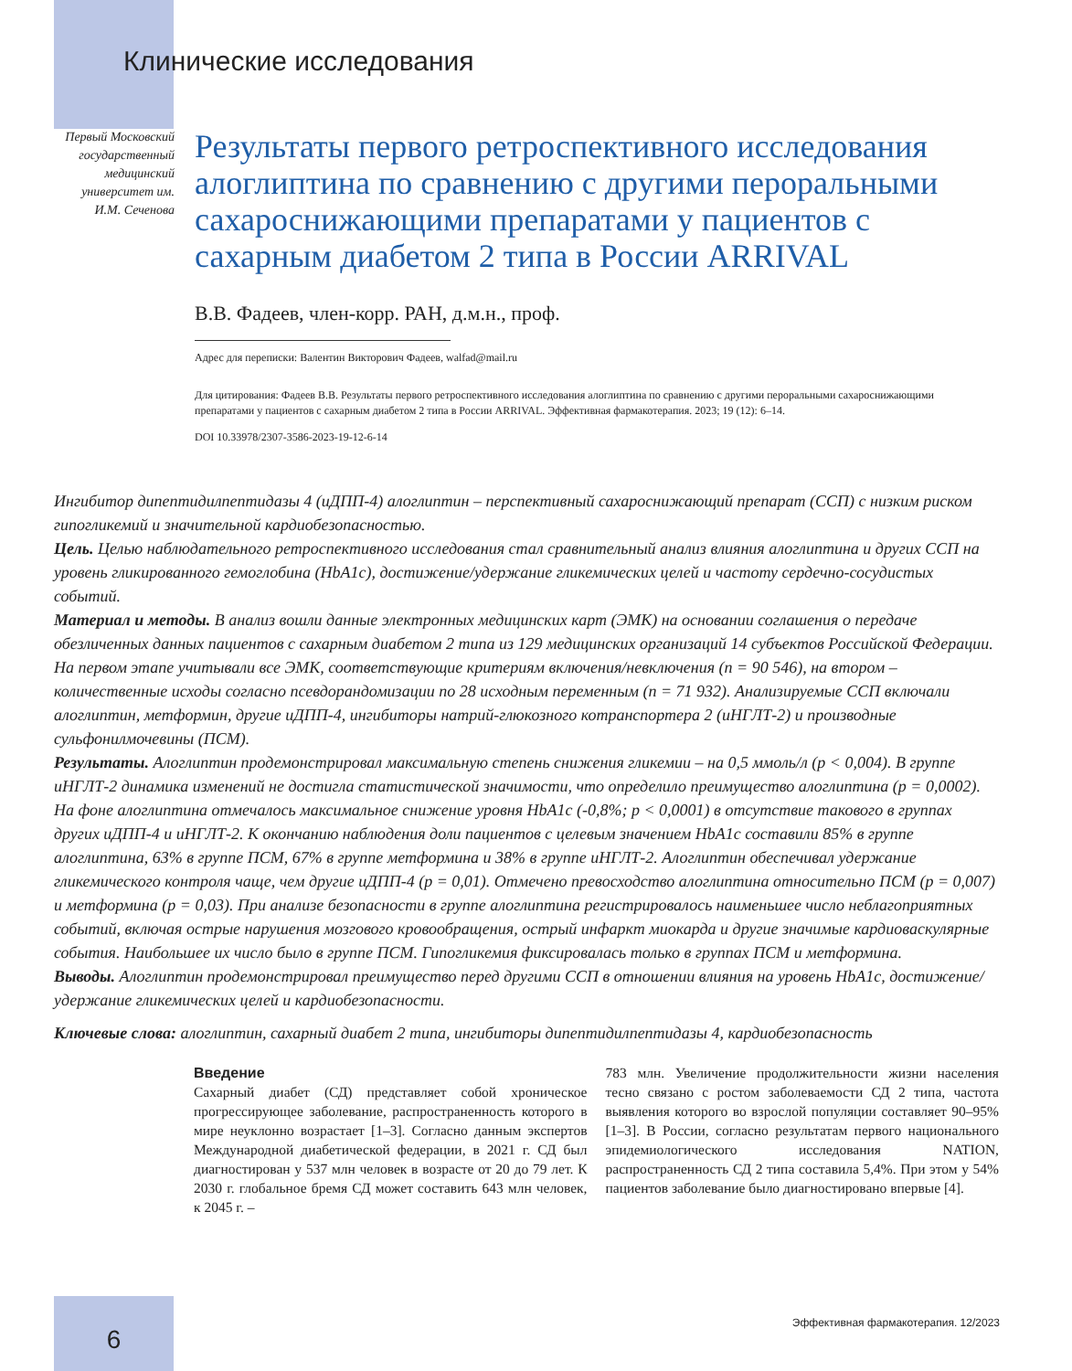Клинические исследования
Первый Московский государственный медицинский университет им. И.М. Сеченова
Результаты первого ретроспективного исследования алоглиптина по сравнению с другими пероральными сахароснижающими препаратами у пациентов с сахарным диабетом 2 типа в России ARRIVAL
В.В. Фадеев, член-корр. РАН, д.м.н., проф.
Адрес для переписки: Валентин Викторович Фадеев, walfad@mail.ru
Для цитирования: Фадеев В.В. Результаты первого ретроспективного исследования алоглиптина по сравнению с другими пероральными сахароснижающими препаратами у пациентов с сахарным диабетом 2 типа в России ARRIVAL. Эффективная фармакотерапия. 2023; 19 (12): 6–14.
DOI 10.33978/2307-3586-2023-19-12-6-14
Ингибитор дипептидилпептидазы 4 (иДПП-4) алоглиптин – перспективный сахароснижающий препарат (ССП) с низким риском гипогликемий и значительной кардиобезопасностью.
Цель. Целью наблюдательного ретроспективного исследования стал сравнительный анализ влияния алоглиптина и других ССП на уровень гликированного гемоглобина (HbA1c), достижение/удержание гликемических целей и частоту сердечно-сосудистых событий.
Материал и методы. В анализ вошли данные электронных медицинских карт (ЭМК) на основании соглашения о передаче обезличенных данных пациентов с сахарным диабетом 2 типа из 129 медицинских организаций 14 субъектов Российской Федерации. На первом этапе учитывали все ЭМК, соответствующие критериям включения/невключения (n = 90 546), на втором – количественные исходы согласно псевдорандомизации по 28 исходным переменным (n = 71 932). Анализируемые ССП включали алоглиптин, метформин, другие иДПП-4, ингибиторы натрий-глюкозного котранспортера 2 (иНГЛТ-2) и производные сульфонилмочевины (ПСМ).
Результаты. Алоглиптин продемонстрировал максимальную степень снижения гликемии – на 0,5 ммоль/л (p < 0,004). В группе иНГЛТ-2 динамика изменений не достигла статистической значимости, что определило преимущество алоглиптина (p = 0,0002). На фоне алоглиптина отмечалось максимальное снижение уровня HbA1c (-0,8%; p < 0,0001) в отсутствие такового в группах других иДПП-4 и иНГЛТ-2. К окончанию наблюдения доли пациентов с целевым значением HbA1c составили 85% в группе алоглиптина, 63% в группе ПСМ, 67% в группе метформина и 38% в группе иНГЛТ-2. Алоглиптин обеспечивал удержание гликемического контроля чаще, чем другие иДПП-4 (p = 0,01). Отмечено превосходство алоглиптина относительно ПСМ (p = 0,007) и метформина (p = 0,03). При анализе безопасности в группе алоглиптина регистрировалось наименьшее число неблагоприятных событий, включая острые нарушения мозгового кровообращения, острый инфаркт миокарда и другие значимые кардиоваскулярные события. Наибольшее их число было в группе ПСМ. Гипогликемия фиксировалась только в группах ПСМ и метформина.
Выводы. Алоглиптин продемонстрировал преимущество перед другими ССП в отношении влияния на уровень HbA1c, достижение/удержание гликемических целей и кардиобезопасности.
Ключевые слова: алоглиптин, сахарный диабет 2 типа, ингибиторы дипептидилпептидазы 4, кардиобезопасность
Введение
Сахарный диабет (СД) представляет собой хроническое прогрессирующее заболевание, распространенность которого в мире неуклонно возрастает [1–3]. Согласно данным экспертов Международной диабетической федерации, в 2021 г. СД был диагностирован у 537 млн человек в возрасте от 20 до 79 лет. К 2030 г. глобальное бремя СД может составить 643 млн человек, к 2045 г. –
783 млн. Увеличение продолжительности жизни населения тесно связано с ростом заболеваемости СД 2 типа, частота выявления которого во взрослой популяции составляет 90–95% [1–3]. В России, согласно результатам первого национального эпидемиологического исследования NATION, распространенность СД 2 типа составила 5,4%. При этом у 54% пациентов заболевание было диагностировано впервые [4].
6
Эффективная фармакотерапия. 12/2023